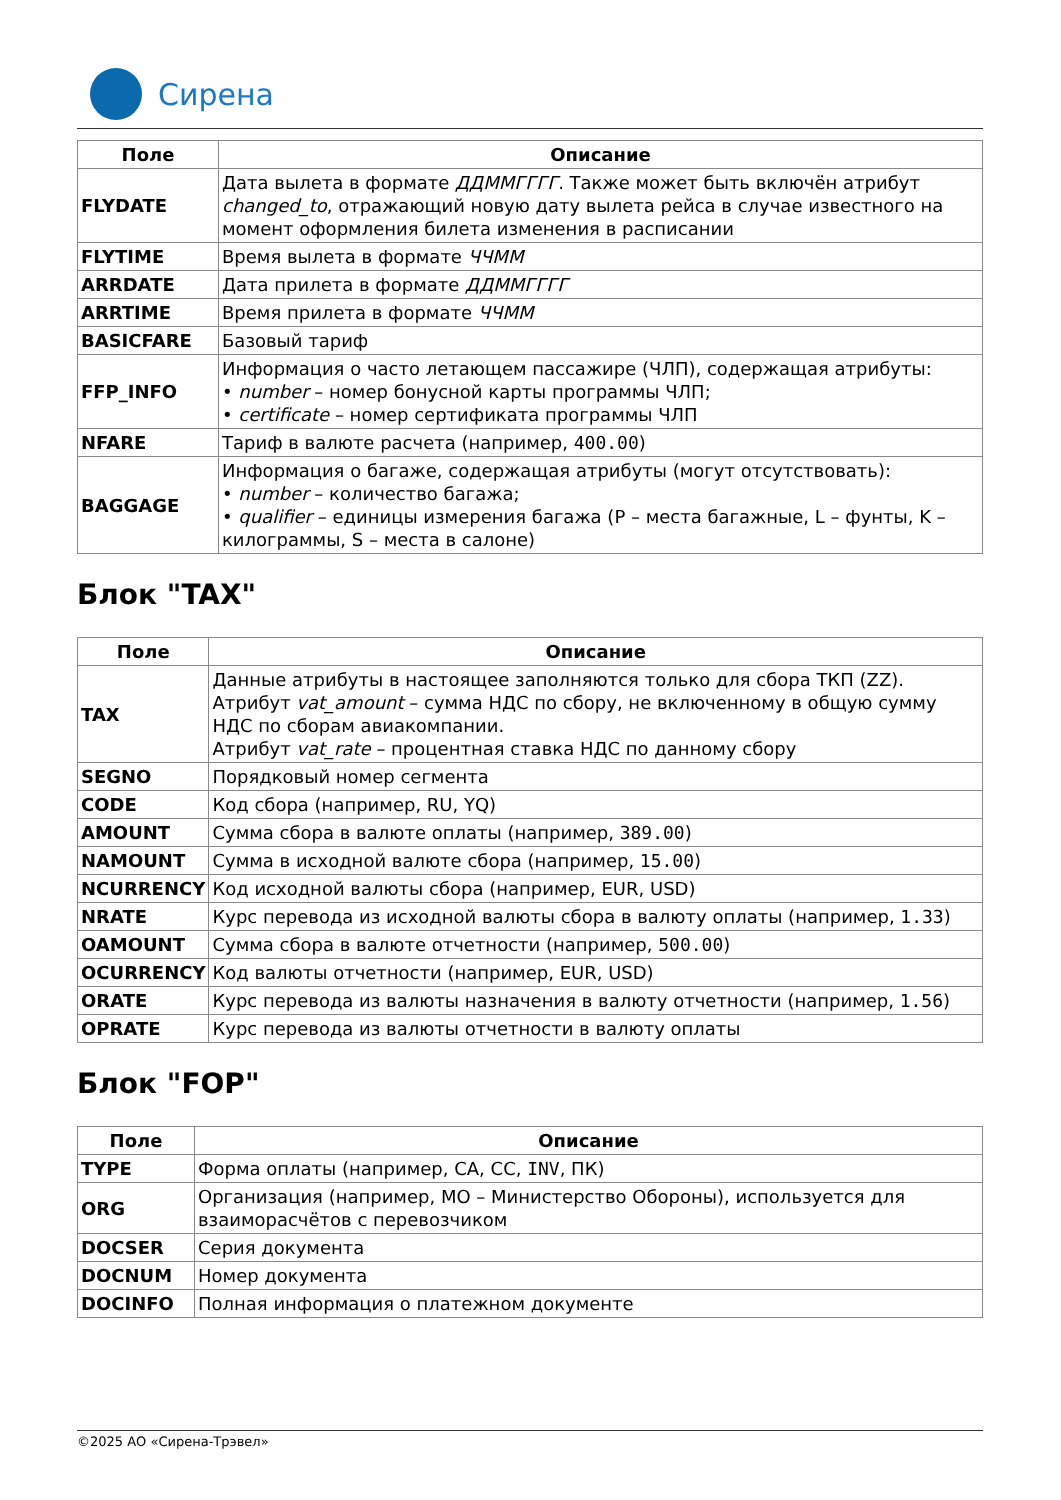Сирена
| Поле | Описание |
| --- | --- |
| FLYDATE | Дата вылета в формате ДДММГГГГ . Также может быть включён атрибут changed_to , отражающий новую дату вылета рейса в случае известного на момент оформления билета изменения в расписании |
| FLYTIME | Время вылета в формате ЧЧММ |
| ARRDATE | Дата прилета в формате ДДММГГГГ |
| ARRTIME | Время прилета в формате ЧЧММ |
| BASICFARE | Базовый тариф |
| FFP_INFO | Информация о часто летающем пассажире (ЧЛП), содержащая атрибуты: • number – номер бонусной карты программы ЧЛП; • certificate – номер сертификата программы ЧЛП |
| NFARE | Тариф в валюте расчета (например, 400.00 ) |
| BAGGAGE | Информация о багаже, содержащая атрибуты (могут отсутствовать): • number – количество багажа; • qualifier – единицы измерения багажа (P – места багажные, L – фунты, K – килограммы, S – места в салоне) |
Блок "TAX"
| Поле | Описание |
| --- | --- |
| TAX | Данные атрибуты в настоящее заполняются только для сбора ТКП (ZZ). Атрибут vat_amount – сумма НДС по сбору, не включенному в общую сумму НДС по сборам авиакомпании. Атрибут vat_rate – процентная ставка НДС по данному сбору |
| SEGNO | Порядковый номер сегмента |
| CODE | Код сбора (например, RU, YQ) |
| AMOUNT | Сумма сбора в валюте оплаты (например, 389.00 ) |
| NAMOUNT | Сумма в исходной валюте сбора (например, 15.00 ) |
| NCURRENCY | Код исходной валюты сбора (например, EUR, USD) |
| NRATE | Курс перевода из исходной валюты сбора в валюту оплаты (например, 1.33 ) |
| OAMOUNT | Сумма сбора в валюте отчетности (например, 500.00 ) |
| OCURRENCY | Код валюты отчетности (например, EUR, USD) |
| ORATE | Курс перевода из валюты назначения в валюту отчетности (например, 1.56 ) |
| OPRATE | Курс перевода из валюты отчетности в валюту оплаты |
Блок "FOP"
| Поле | Описание |
| --- | --- |
| TYPE | Форма оплаты (например, CA, CC, INV , ПК) |
| ORG | Организация (например, МО – Министерство Обороны), используется для взаиморасчётов с перевозчиком |
| DOCSER | Серия документа |
| DOCNUM | Номер документа |
| DOCINFO | Полная информация о платежном документе |
©2025 АО «Сирена-Трэвел»